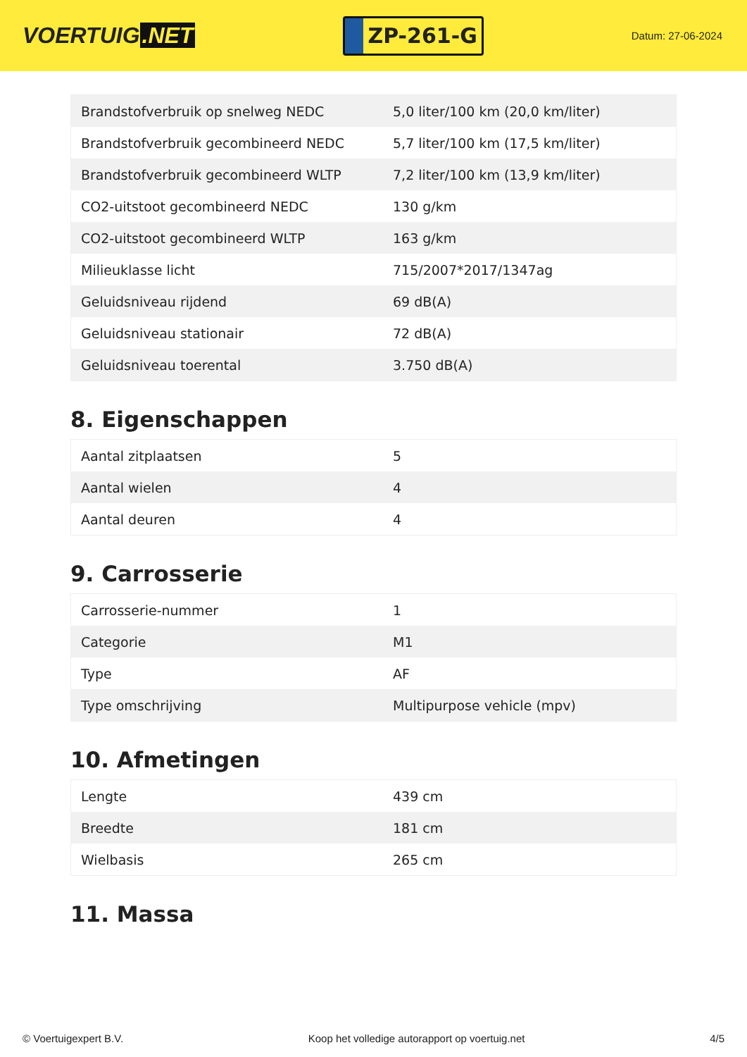VOERTUIG.NET
ZP-261-G
Datum: 27-06-2024
| Brandstofverbruik op snelweg NEDC | 5,0 liter/100 km (20,0 km/liter) |
| Brandstofverbruik gecombineerd NEDC | 5,7 liter/100 km (17,5 km/liter) |
| Brandstofverbruik gecombineerd WLTP | 7,2 liter/100 km (13,9 km/liter) |
| CO2-uitstoot gecombineerd NEDC | 130 g/km |
| CO2-uitstoot gecombineerd WLTP | 163 g/km |
| Milieuklasse licht | 715/2007*2017/1347ag |
| Geluidsniveau rijdend | 69 dB(A) |
| Geluidsniveau stationair | 72 dB(A) |
| Geluidsniveau toerental | 3.750 dB(A) |
8. Eigenschappen
| Aantal zitplaatsen | 5 |
| Aantal wielen | 4 |
| Aantal deuren | 4 |
9. Carrosserie
| Carrosserie-nummer | 1 |
| Categorie | M1 |
| Type | AF |
| Type omschrijving | Multipurpose vehicle (mpv) |
10. Afmetingen
| Lengte | 439 cm |
| Breedte | 181 cm |
| Wielbasis | 265 cm |
11. Massa
© Voertuigexpert B.V. Koop het volledige autorapport op voertuig.net 4/5